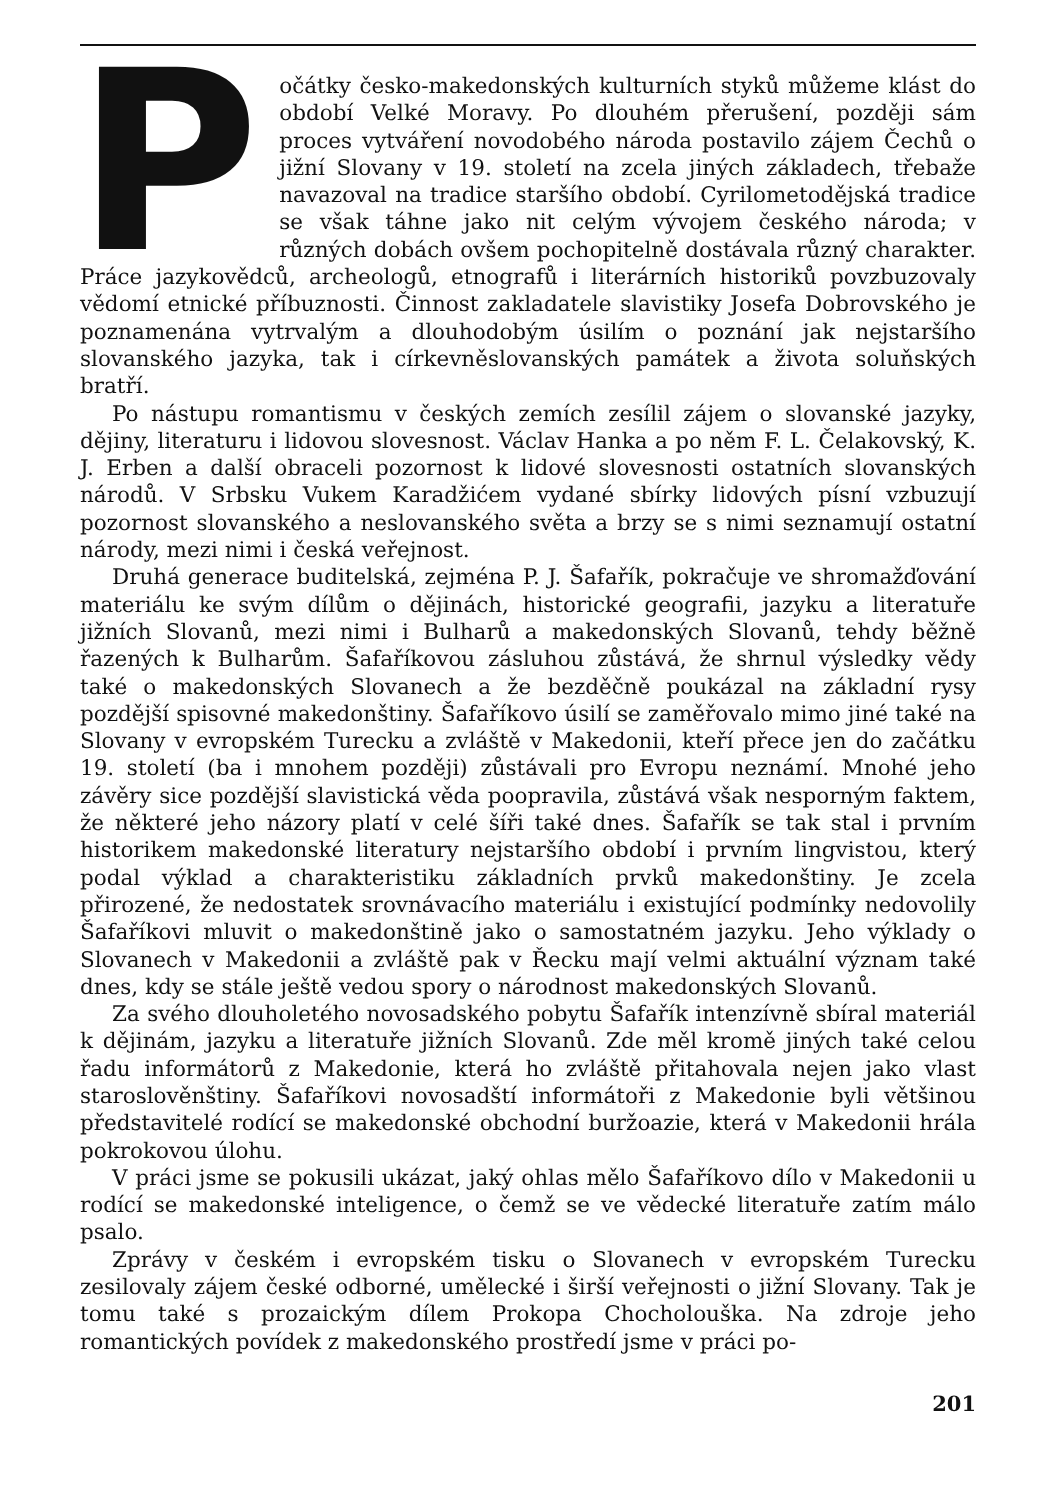Počátky česko-makedonských kulturních styků můžeme klást do období Velké Moravy. Po dlouhém přerušení, později sám proces vytváření novodobého národa postavilo zájem Čechů o jižní Slovany v 19. století na zcela jiných základech, třebaže navazoval na tradice staršího období. Cyrilometodějská tradice se však táhne jako nit celým vývojem českého národa; v různých dobách ovšem pochopitelně dostávala různý charakter. Práce jazykovědců, archeologů, etnografů i literárních historiků povzbuzovaly vědomí etnické příbuznosti. Činnost zakladatele slavistiky Josefa Dobrovského je poznamenána vytrvalým a dlouhodobým úsilím o poznání jak nejstaršího slovanského jazyka, tak i církevněslovanských památek a života soluňských bratří.
Po nástupu romantismu v českých zemích zesílil zájem o slovanské jazyky, dějiny, literaturu i lidovou slovesnost. Václav Hanka a po něm F. L. Čelakovský, K. J. Erben a další obraceli pozornost k lidové slovesnosti ostatních slovanských národů. V Srbsku Vukem Karadžićem vydané sbírky lidových písní vzbuzují pozornost slovanského a neslovanského světa a brzy se s nimi seznamují ostatní národy, mezi nimi i česká veřejnost.
Druhá generace buditelská, zejména P. J. Šafařík, pokračuje ve shromažďování materiálu ke svým dílům o dějinách, historické geografii, jazyku a literatuře jižních Slovanů, mezi nimi i Bulharů a makedonských Slovanů, tehdy běžně řazených k Bulharům. Šafaříkovou zásluhou zůstává, že shrnul výsledky vědy také o makedonských Slovanech a že bezděčně poukázal na základní rysy pozdější spisovné makedonštiny. Šafaříkovo úsilí se zaměřovalo mimo jiné také na Slovany v evropském Turecku a zvláště v Makedonii, kteří přece jen do začátku 19. století (ba i mnohem později) zůstávali pro Evropu neznámí. Mnohé jeho závěry sice pozdější slavistická věda poopravila, zůstává však nesporným faktem, že některé jeho názory platí v celé šíři také dnes. Šafařík se tak stal i prvním historikem makedonské literatury nejstaršího období i prvním lingvistou, který podal výklad a charakteristiku základních prvků makedonštiny. Je zcela přirozené, že nedostatek srovnávacího materiálu i existující podmínky nedovolily Šafaříkovi mluvit o makedonštině jako o samostatném jazyku. Jeho výklady o Slovanech v Makedonii a zvláště pak v Řecku mají velmi aktuální význam také dnes, kdy se stále ještě vedou spory o národnost makedonských Slovanů.
Za svého dlouholetého novosadského pobytu Šafařík intenzívně sbíral materiál k dějinám, jazyku a literatuře jižních Slovanů. Zde měl kromě jiných také celou řadu informátorů z Makedonie, která ho zvláště přitahovala nejen jako vlast staroslověnštiny. Šafaříkovi novosadští informátoři z Makedonie byli většinou představitelé rodící se makedonské obchodní buržoazie, která v Makedonii hrála pokrokovou úlohu.
V práci jsme se pokusili ukázat, jaký ohlas mělo Šafaříkovo dílo v Makedonii u rodící se makedonské inteligence, o čemž se ve vědecké literatuře zatím málo psalo.
Zprávy v českém i evropském tisku o Slovanech v evropském Turecku zesilovaly zájem české odborné, umělecké i širší veřejnosti o jižní Slovany. Tak je tomu také s prozaickým dílem Prokopa Chocholouška. Na zdroje jeho romantických povídek z makedonského prostředí jsme v práci po-
201